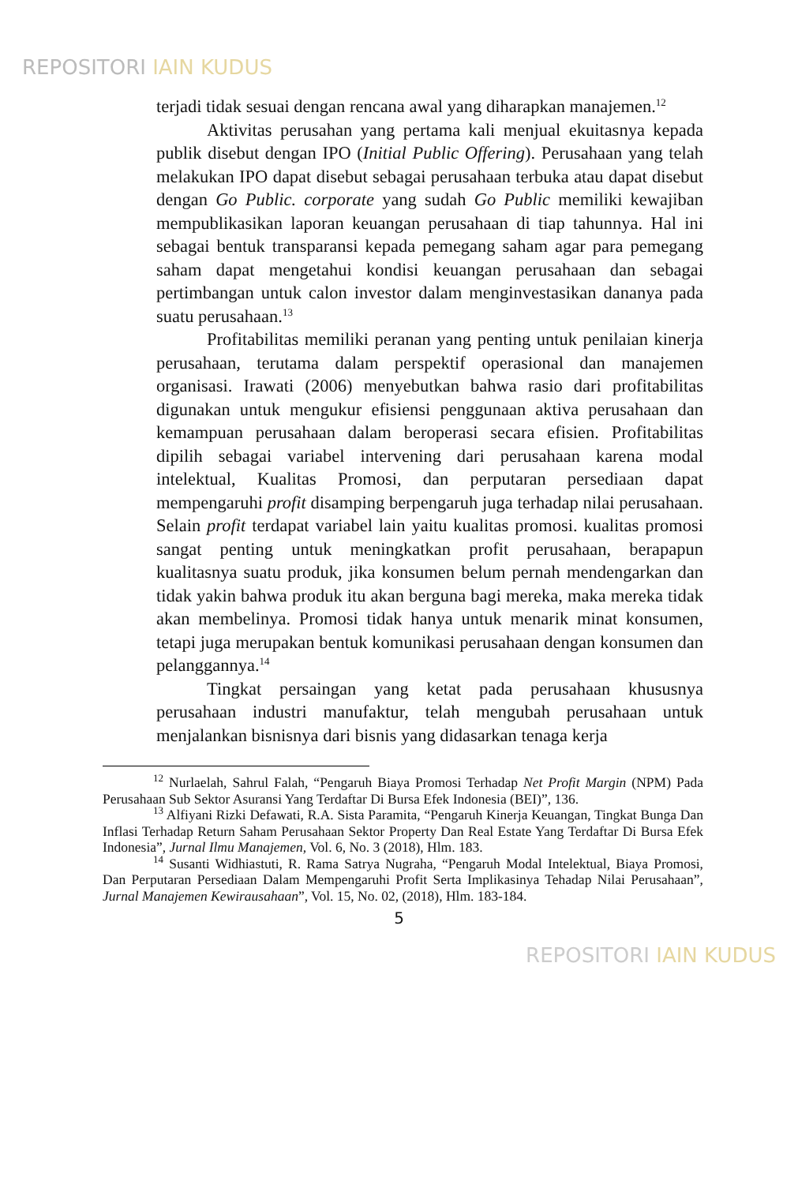REPOSITORI IAIN KUDUS
terjadi tidak sesuai dengan rencana awal yang diharapkan manajemen.<sup>12</sup>
Aktivitas perusahan yang pertama kali menjual ekuitasnya kepada publik disebut dengan IPO (Initial Public Offering). Perusahaan yang telah melakukan IPO dapat disebut sebagai perusahaan terbuka atau dapat disebut dengan Go Public. corporate yang sudah Go Public memiliki kewajiban mempublikasikan laporan keuangan perusahaan di tiap tahunnya. Hal ini sebagai bentuk transparansi kepada pemegang saham agar para pemegang saham dapat mengetahui kondisi keuangan perusahaan dan sebagai pertimbangan untuk calon investor dalam menginvestasikan dananya pada suatu perusahaan.<sup>13</sup>
Profitabilitas memiliki peranan yang penting untuk penilaian kinerja perusahaan, terutama dalam perspektif operasional dan manajemen organisasi. Irawati (2006) menyebutkan bahwa rasio dari profitabilitas digunakan untuk mengukur efisiensi penggunaan aktiva perusahaan dan kemampuan perusahaan dalam beroperasi secara efisien. Profitabilitas dipilih sebagai variabel intervening dari perusahaan karena modal intelektual, Kualitas Promosi, dan perputaran persediaan dapat mempengaruhi profit disamping berpengaruh juga terhadap nilai perusahaan. Selain profit terdapat variabel lain yaitu kualitas promosi. kualitas promosi sangat penting untuk meningkatkan profit perusahaan, berapapun kualitasnya suatu produk, jika konsumen belum pernah mendengarkan dan tidak yakin bahwa produk itu akan berguna bagi mereka, maka mereka tidak akan membelinya. Promosi tidak hanya untuk menarik minat konsumen, tetapi juga merupakan bentuk komunikasi perusahaan dengan konsumen dan pelanggannya.<sup>14</sup>
Tingkat persaingan yang ketat pada perusahaan khususnya perusahaan industri manufaktur, telah mengubah perusahaan untuk menjalankan bisnisnya dari bisnis yang didasarkan tenaga kerja
<sup>12</sup> Nurlaelah, Sahrul Falah, “Pengaruh Biaya Promosi Terhadap Net Profit Margin (NPM) Pada Perusahaan Sub Sektor Asuransi Yang Terdaftar Di Bursa Efek Indonesia (BEI)”, 136.
<sup>13</sup> Alfiyani Rizki Defawati, R.A. Sista Paramita, “Pengaruh Kinerja Keuangan, Tingkat Bunga Dan Inflasi Terhadap Return Saham Perusahaan Sektor Property Dan Real Estate Yang Terdaftar Di Bursa Efek Indonesia”, Jurnal Ilmu Manajemen, Vol. 6, No. 3 (2018), Hlm. 183.
<sup>14</sup> Susanti Widhiastuti, R. Rama Satrya Nugraha, “Pengaruh Modal Intelektual, Biaya Promosi, Dan Perputaran Persediaan Dalam Mempengaruhi Profit Serta Implikasinya Tehadap Nilai Perusahaan”, Jurnal Manajemen Kewirausahaan”, Vol. 15, No. 02, (2018), Hlm. 183-184.
5
REPOSITORI IAIN KUDUS